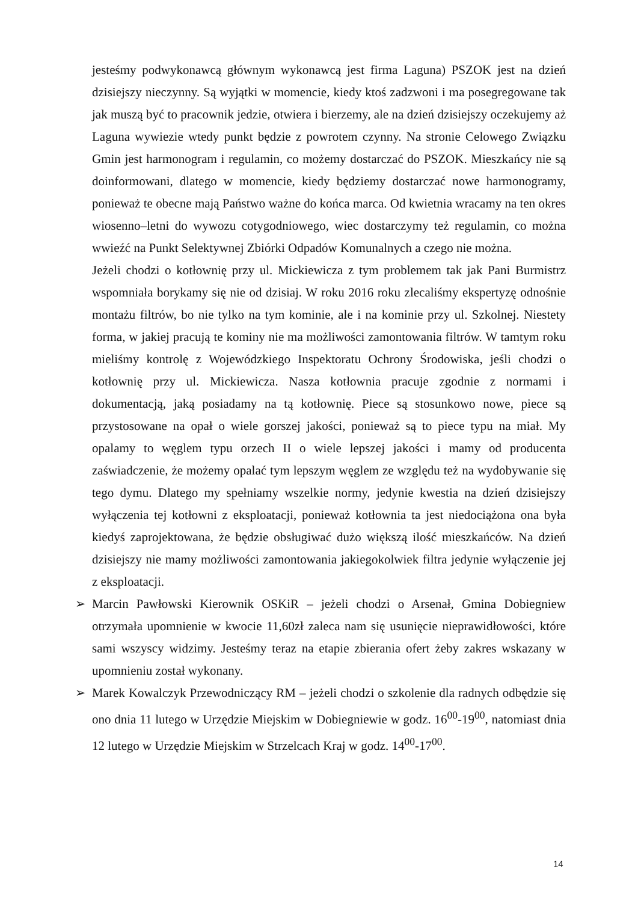jesteśmy podwykonawcą głównym wykonawcą jest firma Laguna) PSZOK jest na dzień dzisiejszy nieczynny. Są wyjątki w momencie, kiedy ktoś zadzwoni i ma posegregowane tak jak muszą być to pracownik jedzie, otwiera i bierzemy, ale na dzień dzisiejszy oczekujemy aż Laguna wywiezie wtedy punkt będzie z powrotem czynny. Na stronie Celowego Związku Gmin jest harmonogram i regulamin, co możemy dostarczać do PSZOK. Mieszkańcy nie są doinformowani, dlatego w momencie, kiedy będziemy dostarczać nowe harmonogramy, ponieważ te obecne mają Państwo ważne do końca marca. Od kwietnia wracamy na ten okres wiosenno–letni do wywozu cotygodniowego, wiec dostarczymy też regulamin, co można wwieźć na Punkt Selektywnej Zbiórki Odpadów Komunalnych a czego nie można.
Jeżeli chodzi o kotłownię przy ul. Mickiewicza z tym problemem tak jak Pani Burmistrz wspomniała borykamy się nie od dzisiaj. W roku 2016 roku zlecaliśmy ekspertyzę odnośnie montażu filtrów, bo nie tylko na tym kominie, ale i na kominie przy ul. Szkolnej. Niestety forma, w jakiej pracują te kominy nie ma możliwości zamontowania filtrów. W tamtym roku mieliśmy kontrolę z Wojewódzkiego Inspektoratu Ochrony Środowiska, jeśli chodzi o kotłownię przy ul. Mickiewicza. Nasza kotłownia pracuje zgodnie z normami i dokumentacją, jaką posiadamy na tą kotłownię. Piece są stosunkowo nowe, piece są przystosowane na opał o wiele gorszej jakości, ponieważ są to piece typu na miał. My opalamy to węglem typu orzech II o wiele lepszej jakości i mamy od producenta zaświadczenie, że możemy opalać tym lepszym węglem ze względu też na wydobywanie się tego dymu. Dlatego my spełniamy wszelkie normy, jedynie kwestia na dzień dzisiejszy wyłączenia tej kotłowni z eksploatacji, ponieważ kotłownia ta jest niedociążona ona była kiedyś zaprojektowana, że będzie obsługiwać dużo większą ilość mieszkańców. Na dzień dzisiejszy nie mamy możliwości zamontowania jakiegokolwiek filtra jedynie wyłączenie jej z eksploatacji.
➢ Marcin Pawłowski Kierownik OSKiR – jeżeli chodzi o Arsenał, Gmina Dobiegniew otrzymała upomnienie w kwocie 11,60zł zaleca nam się usunięcie nieprawidłowości, które sami wszyscy widzimy. Jesteśmy teraz na etapie zbierania ofert żeby zakres wskazany w upomnieniu został wykonany.
➢ Marek Kowalczyk Przewodniczący RM – jeżeli chodzi o szkolenie dla radnych odbędzie się ono dnia 11 lutego w Urzędzie Miejskim w Dobiegniewie w godz. 16<sup>00</sup>-19<sup>00</sup>, natomiast dnia 12 lutego w Urzędzie Miejskim w Strzelcach Kraj w godz. 14<sup>00</sup>-17<sup>00</sup>.
14